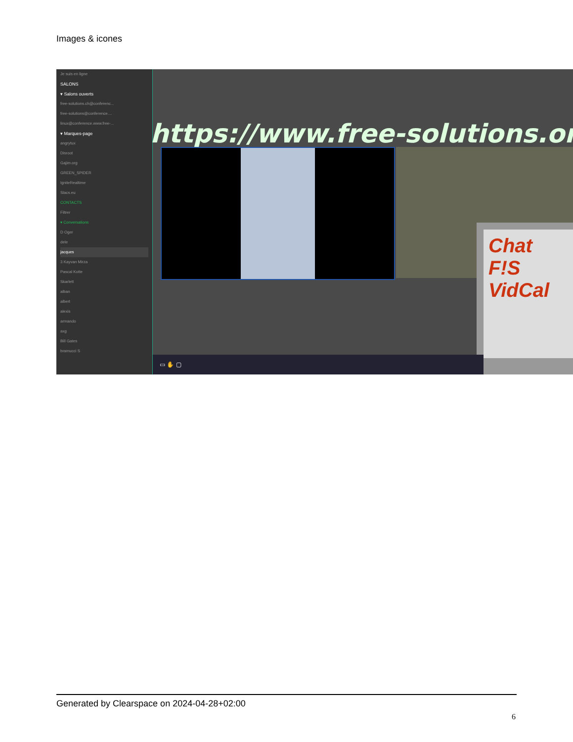Images & icones
Je suis en ligne
SALONS
▾ Salons ouverts
free-solutions.ch@conferenc...
free-solutions@conference....
linux@conference.www.free-...
▾ Marques-page
angrytux
Disroot
Gajim.org
GREEN_SPIDER
IgniteRealtime
Slacs.eu
CONTACTS
Filtrer
▾ Conversations
D Oger
dele
jacques
3 Kayvan Mirza
Pascal Kotte
Skarlett
alban
albert
alexis
armando
axg
Bill Gates
bramucci S
https://www.free-solutions.org/
Chat
F!S
VidCal
▭ ✋ ▢
Generated by Clearspace on 2024-04-28+02:00
6